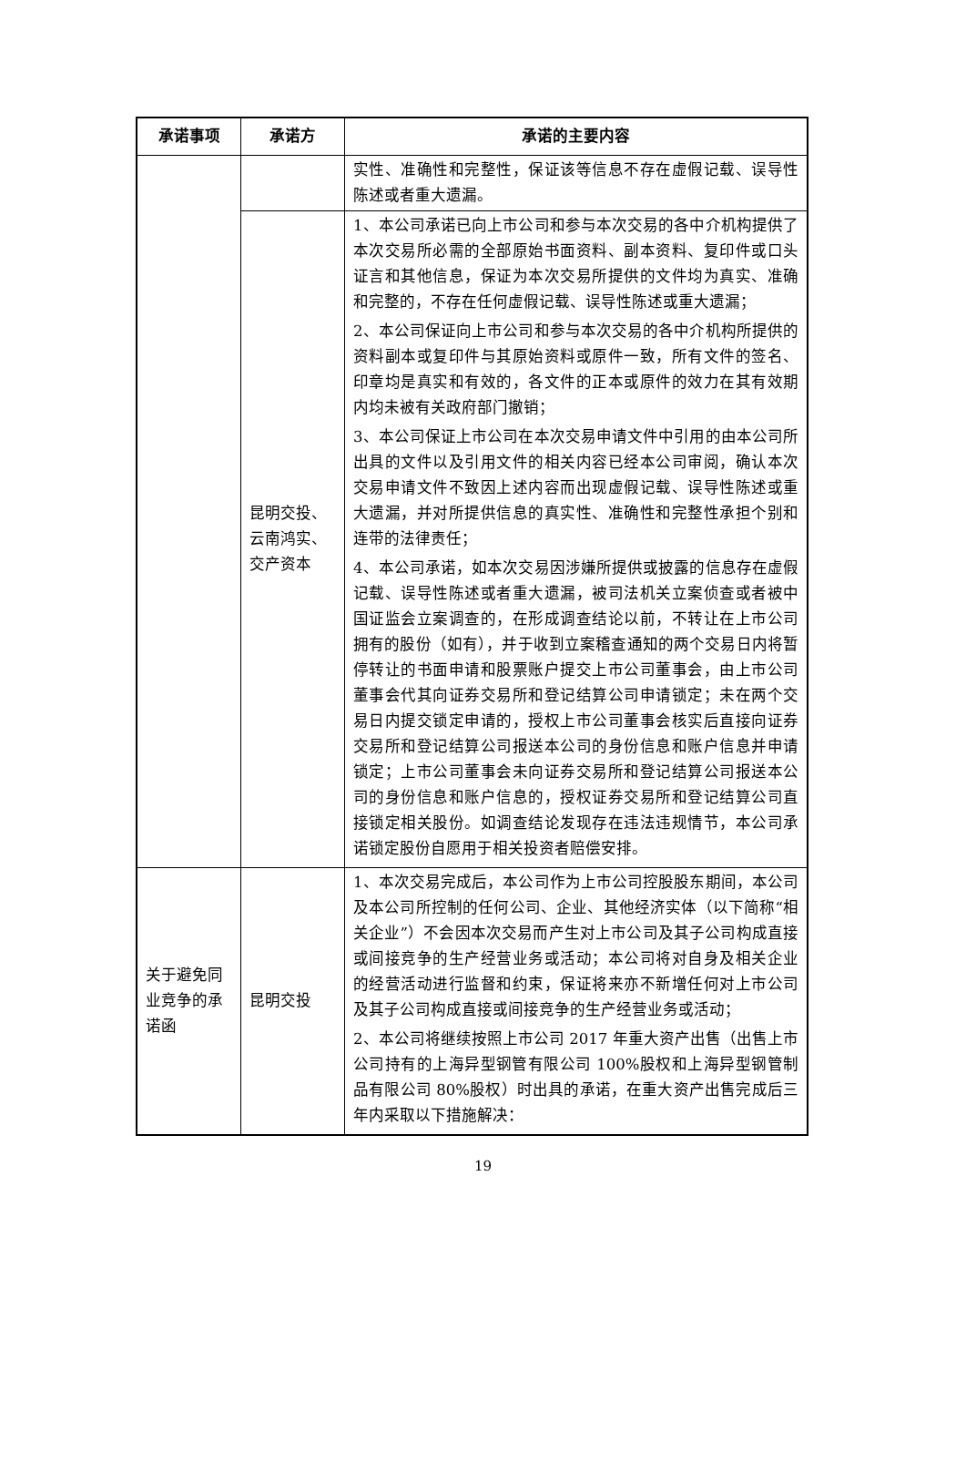| 承诺事项 | 承诺方 | 承诺的主要内容 |
| --- | --- | --- |
| | | 实性、准确性和完整性，保证该等信息不存在虚假记载、误导性陈述或者重大遗漏。 |
| | 昆明交投、云南鸿实、交产资本 | 1、本公司承诺已向上市公司和参与本次交易的各中介机构提供了本次交易所必需的全部原始书面资料、副本资料、复印件或口头证言和其他信息，保证为本次交易所提供的文件均为真实、准确和完整的，不存在任何虚假记载、误导性陈述或重大遗漏； 2、本公司保证向上市公司和参与本次交易的各中介机构所提供的资料副本或复印件与其原始资料或原件一致，所有文件的签名、印章均是真实和有效的，各文件的正本或原件的效力在其有效期内均未被有关政府部门撤销； 3、本公司保证上市公司在本次交易申请文件中引用的由本公司所出具的文件以及引用文件的相关内容已经本公司审阅，确认本次交易申请文件不致因上述内容而出现虚假记载、误导性陈述或重大遗漏，并对所提供信息的真实性、准确性和完整性承担个别和连带的法律责任； 4、本公司承诺，如本次交易因涉嫌所提供或披露的信息存在虚假记载、误导性陈述或者重大遗漏，被司法机关立案侦查或者被中国证监会立案调查的，在形成调查结论以前，不转让在上市公司拥有的股份（如有），并于收到立案稽查通知的两个交易日内将暂停转让的书面申请和股票账户提交上市公司董事会，由上市公司董事会代其向证券交易所和登记结算公司申请锁定；未在两个交易日内提交锁定申请的，授权上市公司董事会核实后直接向证券交易所和登记结算公司报送本公司的身份信息和账户信息并申请锁定；上市公司董事会未向证券交易所和登记结算公司报送本公司的身份信息和账户信息的，授权证券交易所和登记结算公司直接锁定相关股份。如调查结论发现存在违法违规情节，本公司承诺锁定股份自愿用于相关投资者赔偿安排。 |
| 关于避免同业竞争的承诺函 | 昆明交投 | 1、本次交易完成后，本公司作为上市公司控股股东期间，本公司及本公司所控制的任何公司、企业、其他经济实体（以下简称“相关企业”）不会因本次交易而产生对上市公司及其子公司构成直接或间接竞争的生产经营业务或活动；本公司将对自身及相关企业的经营活动进行监督和约束，保证将来亦不新增任何对上市公司及其子公司构成直接或间接竞争的生产经营业务或活动； 2、本公司将继续按照上市公司 2017 年重大资产出售（出售上市公司持有的上海异型钢管有限公司 100%股权和上海异型钢管制品有限公司 80%股权）时出具的承诺，在重大资产出售完成后三年内采取以下措施解决： |
19